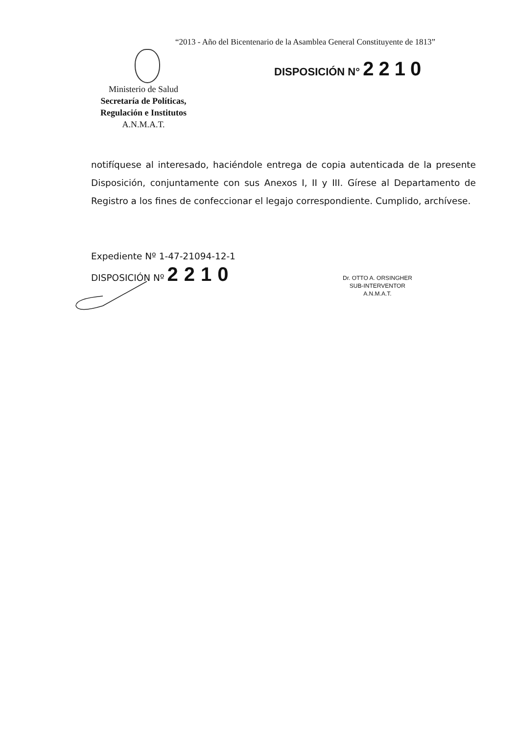“2013 - Año del Bicentenario de la Asamblea General Constituyente de 1813”
Ministerio de Salud
Secretaría de Políticas,
Regulación e Institutos
A.N.M.A.T.
DISPOSICIÓN N° 2210
notifíquese al interesado, haciéndole entrega de copia autenticada de la presente Disposición, conjuntamente con sus Anexos I, II y III. Gírese al Departamento de Registro a los fines de confeccionar el legajo correspondiente. Cumplido, archívese.
Expediente Nº 1-47-21094-12-1
DISPOSICIÓN Nº 2210
Dr. OTTO A. ORSINGHER
SUB-INTERVENTOR
A.N.M.A.T.